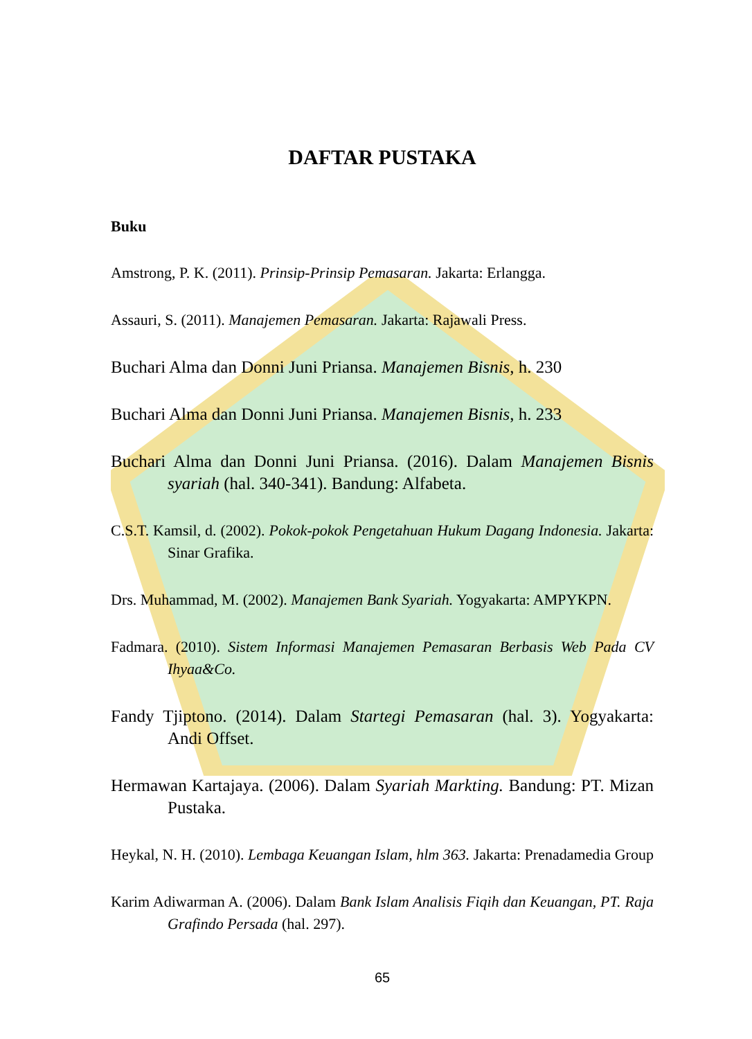DAFTAR PUSTAKA
Buku
Amstrong, P. K. (2011). Prinsip-Prinsip Pemasaran. Jakarta: Erlangga.
Assauri, S. (2011). Manajemen Pemasaran. Jakarta: Rajawali Press.
Buchari Alma dan Donni Juni Priansa. Manajemen Bisnis, h. 230
Buchari Alma dan Donni Juni Priansa. Manajemen Bisnis, h. 233
Buchari Alma dan Donni Juni Priansa. (2016). Dalam Manajemen Bisnis syariah (hal. 340-341). Bandung: Alfabeta.
C.S.T. Kamsil, d. (2002). Pokok-pokok Pengetahuan Hukum Dagang Indonesia. Jakarta: Sinar Grafika.
Drs. Muhammad, M. (2002). Manajemen Bank Syariah. Yogyakarta: AMPYKPN.
Fadmara. (2010). Sistem Informasi Manajemen Pemasaran Berbasis Web Pada CV Ihyaa&Co.
Fandy Tjiptono. (2014). Dalam Startegi Pemasaran (hal. 3). Yogyakarta: Andi Offset.
Hermawan Kartajaya. (2006). Dalam Syariah Markting. Bandung: PT. Mizan Pustaka.
Heykal, N. H. (2010). Lembaga Keuangan Islam, hlm 363. Jakarta: Prenadamedia Group
Karim Adiwarman A. (2006). Dalam Bank Islam Analisis Fiqih dan Keuangan, PT. Raja Grafindo Persada (hal. 297).
65